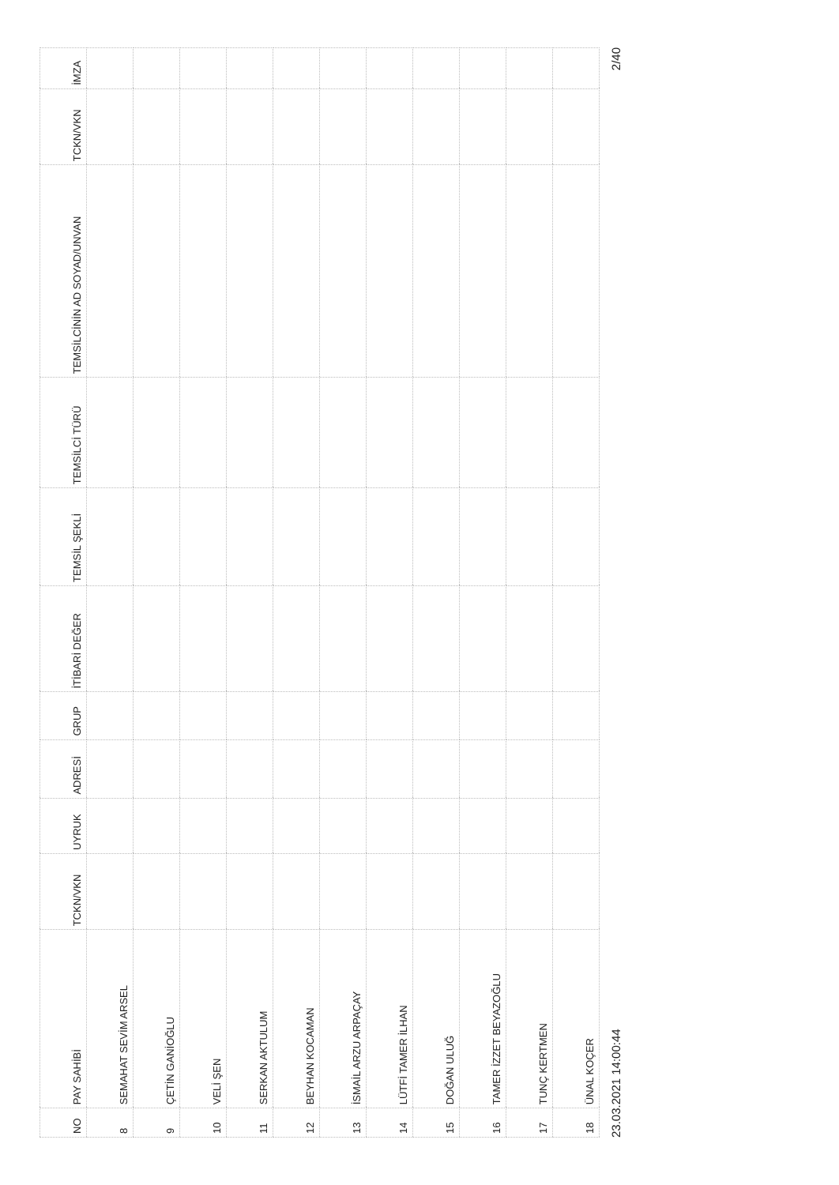| NO | PAY SAHİBİ | TCKN/VKN | UYRUK | ADRESİ | GRUP | İTİBARİ DEĞER | TEMSİL ŞEKLİ | TEMSİLCİ TÜRÜ | TEMSİLCİNİN AD SOYAD/UNVAN | TCKN/VKN | İMZA |
| --- | --- | --- | --- | --- | --- | --- | --- | --- | --- | --- | --- |
| 8 | SEMAHAT SEVİM ARSEL | | | | | | | | | | |
| 9 | ÇETİN GANİOĞLU | | | | | | | | | | |
| 10 | VELİ ŞEN | | | | | | | | | | |
| 11 | SERKAN AKTULUM | | | | | | | | | | |
| 12 | BEYHAN KOCAMAN | | | | | | | | | | |
| 13 | İSMAİL ARZU ARPAÇAY | | | | | | | | | | |
| 14 | LÜTFİ TAMER İLHAN | | | | | | | | | | |
| 15 | DOĞAN ULUĞ | | | | | | | | | | |
| 16 | TAMER İZZET BEYAZOĞLU | | | | | | | | | | |
| 17 | TUNÇ KERTMEN | | | | | | | | | | |
| 18 | ÜNAL KOÇER | | | | | | | | | | |
23.03.2021 14:00:44 2/40